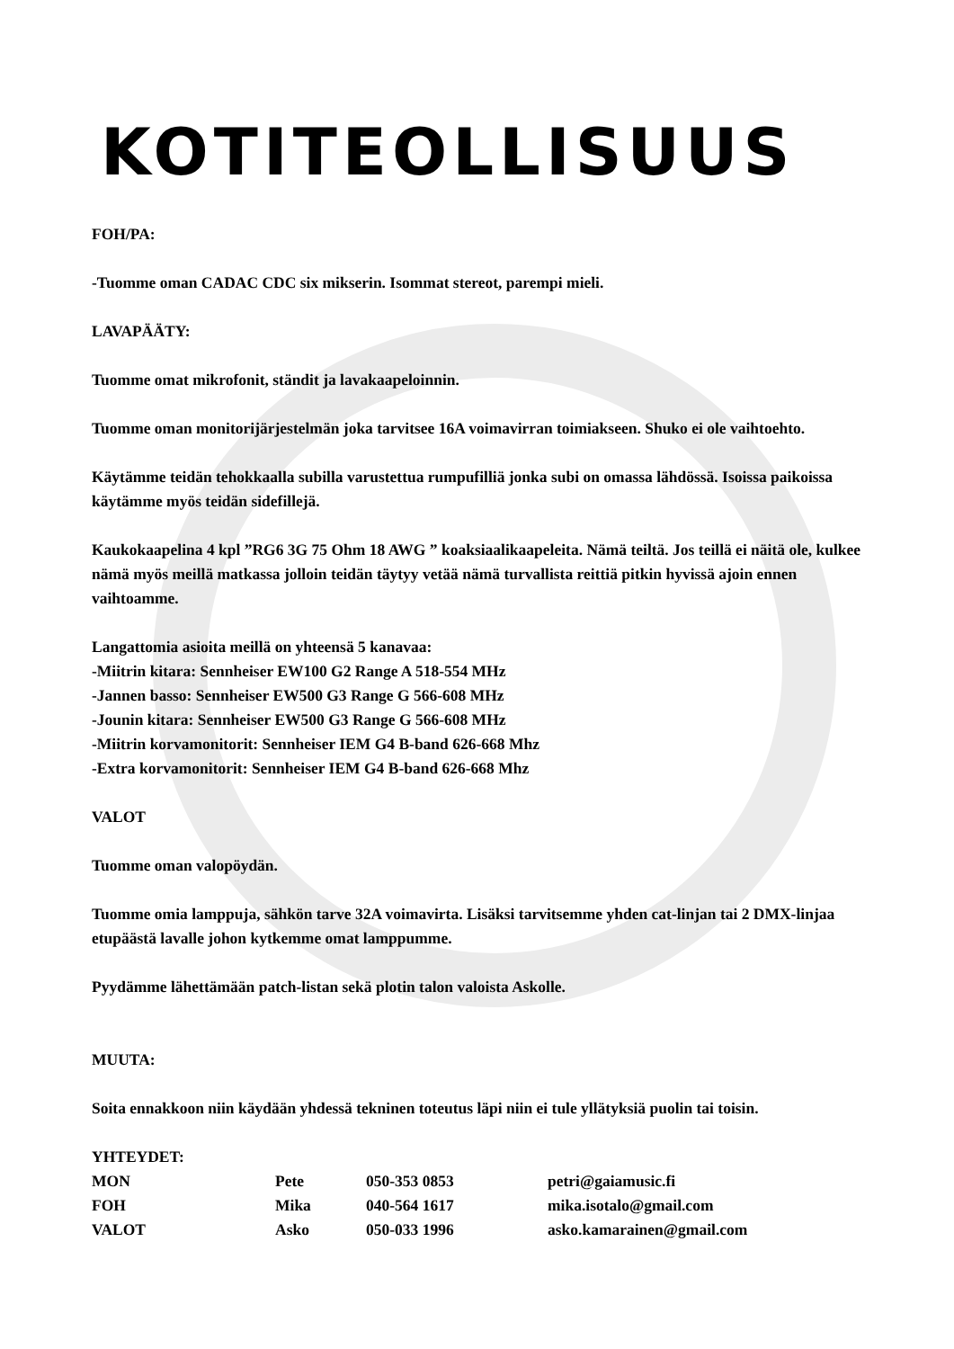KOTITEOLLISUUS
FOH/PA:
-Tuomme oman CADAC CDC six mikserin. Isommat stereot, parempi mieli.
LAVAPÄÄTY:
Tuomme omat mikrofonit, ständit ja lavakaapeloinnin.
Tuomme oman monitorijärjestelmän joka tarvitsee 16A voimavirran toimiakseen. Shuko ei ole vaihtoehto.
Käytämme teidän tehokkaalla subilla varustettua rumpufilliä jonka subi on omassa lähdössä. Isoissa paikoissa käytämme myös teidän sidefillejä.
Kaukokaapelina 4 kpl ”RG6 3G 75 Ohm 18 AWG ” koaksiaalikaapeleita. Nämä teiltä. Jos teillä ei näitä ole, kulkee nämä myös meillä matkassa jolloin teidän täytyy vetää nämä turvallista reittiä pitkin hyvissä ajoin ennen vaihtoamme.
Langattomia asioita meillä on yhteensä 5 kanavaa:
-Miitrin kitara: Sennheiser EW100 G2 Range A 518-554 MHz
-Jannen basso: Sennheiser EW500 G3 Range G 566-608 MHz
-Jounin kitara: Sennheiser EW500 G3 Range G 566-608 MHz
-Miitrin korvamonitorit: Sennheiser IEM G4 B-band 626-668 Mhz
-Extra korvamonitorit: Sennheiser IEM G4 B-band 626-668 Mhz
VALOT
Tuomme oman valopöydän.
Tuomme omia lamppuja, sähkön tarve 32A voimavirta. Lisäksi tarvitsemme yhden cat-linjan tai 2 DMX-linjaa etupäästä lavalle johon kytkemme omat lamppumme.
Pyydämme lähettämään patch-listan sekä plotin talon valoista Askolle.
MUUTA:
Soita ennakkoon niin käydään yhdessä tekninen toteutus läpi niin ei tule yllätyksiä puolin tai toisin.
YHTEYDET:
| MON | Pete | 050-353 0853 | petri@gaiamusic.fi |
| FOH | Mika | 040-564 1617 | mika.isotalo@gmail.com |
| VALOT | Asko | 050-033 1996 | asko.kamarainen@gmail.com |